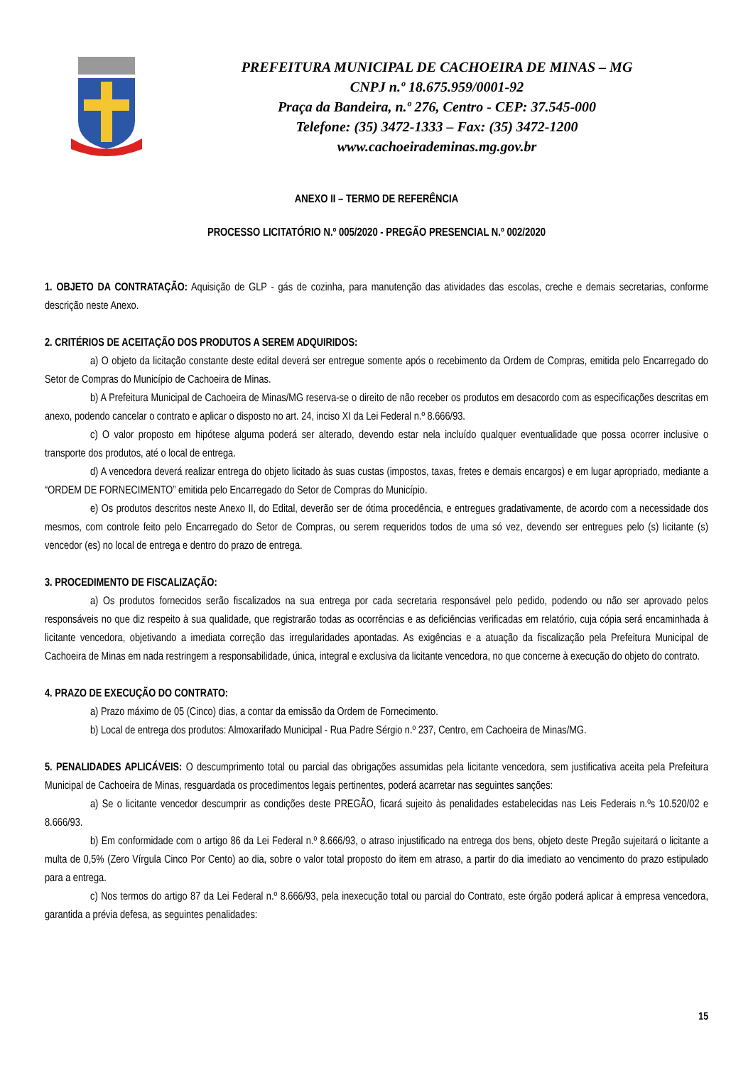PREFEITURA MUNICIPAL DE CACHOEIRA DE MINAS – MG
CNPJ n.º 18.675.959/0001-92
Praça da Bandeira, n.º 276, Centro - CEP: 37.545-000
Telefone: (35) 3472-1333 – Fax: (35) 3472-1200
www.cachoeirademinas.mg.gov.br
ANEXO II – TERMO DE REFERÊNCIA
PROCESSO LICITATÓRIO N.º 005/2020 - PREGÃO PRESENCIAL N.º 002/2020
1. OBJETO DA CONTRATAÇÃO: Aquisição de GLP - gás de cozinha, para manutenção das atividades das escolas, creche e demais secretarias, conforme descrição neste Anexo.
2. CRITÉRIOS DE ACEITAÇÃO DOS PRODUTOS A SEREM ADQUIRIDOS:
a) O objeto da licitação constante deste edital deverá ser entregue somente após o recebimento da Ordem de Compras, emitida pelo Encarregado do Setor de Compras do Município de Cachoeira de Minas.
b) A Prefeitura Municipal de Cachoeira de Minas/MG reserva-se o direito de não receber os produtos em desacordo com as especificações descritas em anexo, podendo cancelar o contrato e aplicar o disposto no art. 24, inciso XI da Lei Federal n.º 8.666/93.
c) O valor proposto em hipótese alguma poderá ser alterado, devendo estar nela incluído qualquer eventualidade que possa ocorrer inclusive o transporte dos produtos, até o local de entrega.
d) A vencedora deverá realizar entrega do objeto licitado às suas custas (impostos, taxas, fretes e demais encargos) e em lugar apropriado, mediante a “ORDEM DE FORNECIMENTO” emitida pelo Encarregado do Setor de Compras do Município.
e) Os produtos descritos neste Anexo II, do Edital, deverão ser de ótima procedência, e entregues gradativamente, de acordo com a necessidade dos mesmos, com controle feito pelo Encarregado do Setor de Compras, ou serem requeridos todos de uma só vez, devendo ser entregues pelo (s) licitante (s) vencedor (es) no local de entrega e dentro do prazo de entrega.
3. PROCEDIMENTO DE FISCALIZAÇÃO:
a) Os produtos fornecidos serão fiscalizados na sua entrega por cada secretaria responsável pelo pedido, podendo ou não ser aprovado pelos responsáveis no que diz respeito à sua qualidade, que registrarão todas as ocorrências e as deficiências verificadas em relatório, cuja cópia será encaminhada à licitante vencedora, objetivando a imediata correção das irregularidades apontadas. As exigências e a atuação da fiscalização pela Prefeitura Municipal de Cachoeira de Minas em nada restringem a responsabilidade, única, integral e exclusiva da licitante vencedora, no que concerne à execução do objeto do contrato.
4. PRAZO DE EXECUÇÃO DO CONTRATO:
a) Prazo máximo de 05 (Cinco) dias, a contar da emissão da Ordem de Fornecimento.
b) Local de entrega dos produtos: Almoxarifado Municipal - Rua Padre Sérgio n.º 237, Centro, em Cachoeira de Minas/MG.
5. PENALIDADES APLICÁVEIS: O descumprimento total ou parcial das obrigações assumidas pela licitante vencedora, sem justificativa aceita pela Prefeitura Municipal de Cachoeira de Minas, resguardada os procedimentos legais pertinentes, poderá acarretar nas seguintes sanções:
a) Se o licitante vencedor descumprir as condições deste PREGÃO, ficará sujeito às penalidades estabelecidas nas Leis Federais n.ºs 10.520/02 e 8.666/93.
b) Em conformidade com o artigo 86 da Lei Federal n.º 8.666/93, o atraso injustificado na entrega dos bens, objeto deste Pregão sujeitará o licitante a multa de 0,5% (Zero Vírgula Cinco Por Cento) ao dia, sobre o valor total proposto do item em atraso, a partir do dia imediato ao vencimento do prazo estipulado para a entrega.
c) Nos termos do artigo 87 da Lei Federal n.º 8.666/93, pela inexecução total ou parcial do Contrato, este órgão poderá aplicar à empresa vencedora, garantida a prévia defesa, as seguintes penalidades:
15